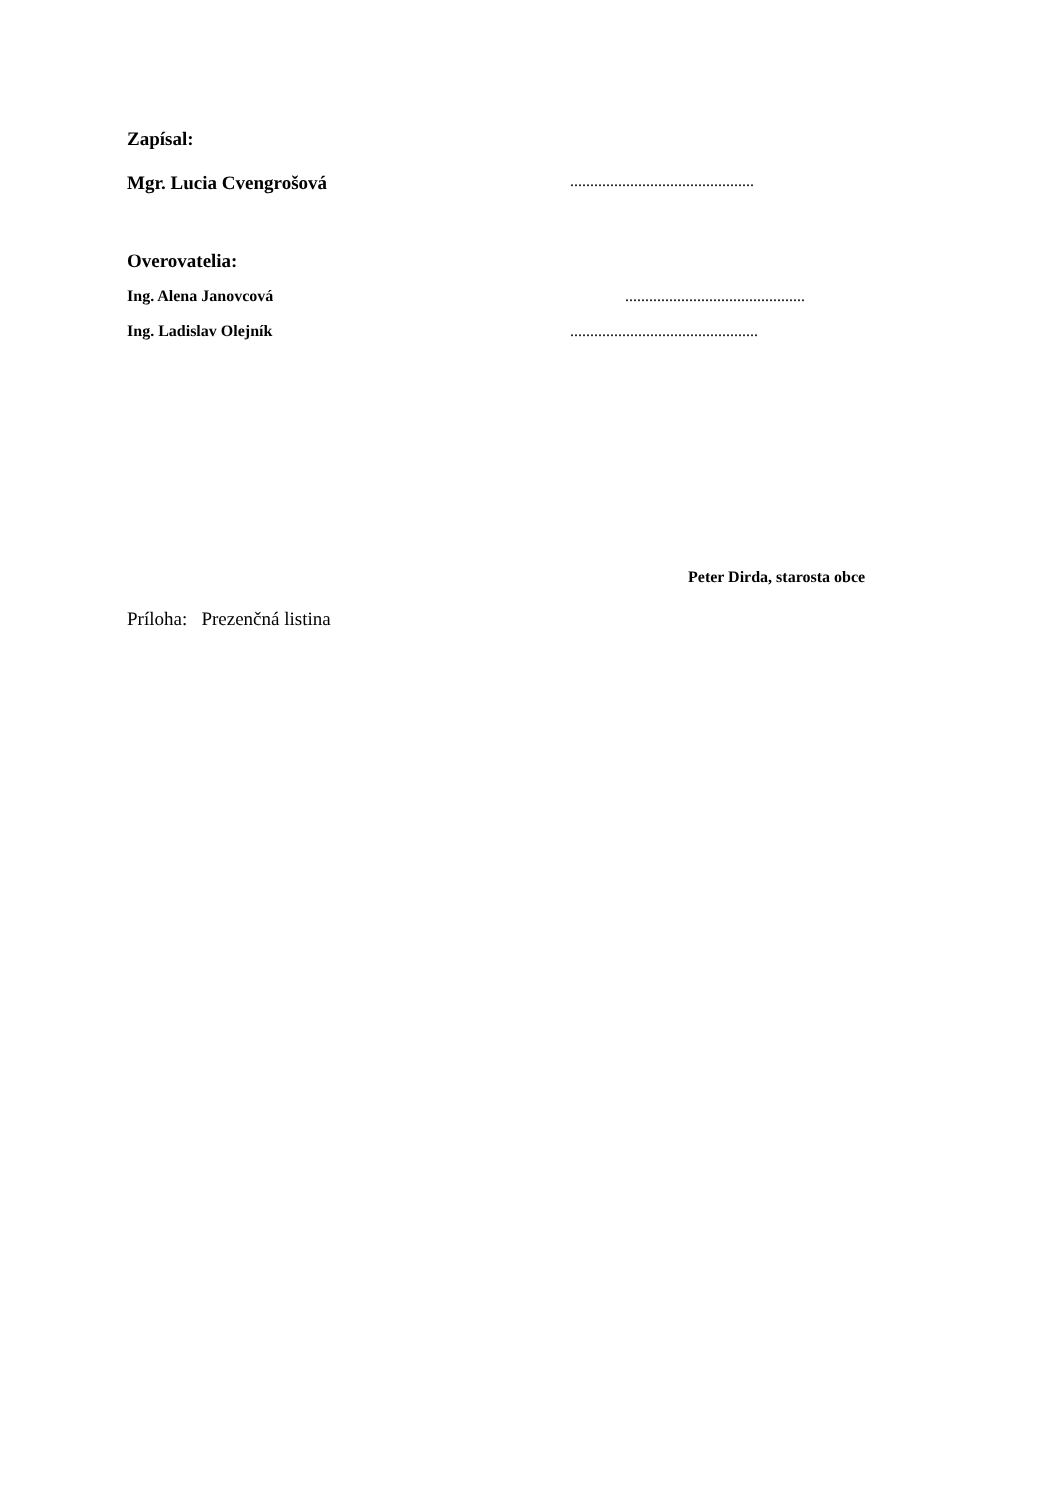Zapísal:
Mgr. Lucia Cvengrošová ..............................................
Overovatelia:
Ing. Alena Janovcová .............................................
Ing. Ladislav Olejník ...............................................
Peter Dirda, starosta obce
Príloha: Prezenčná listina